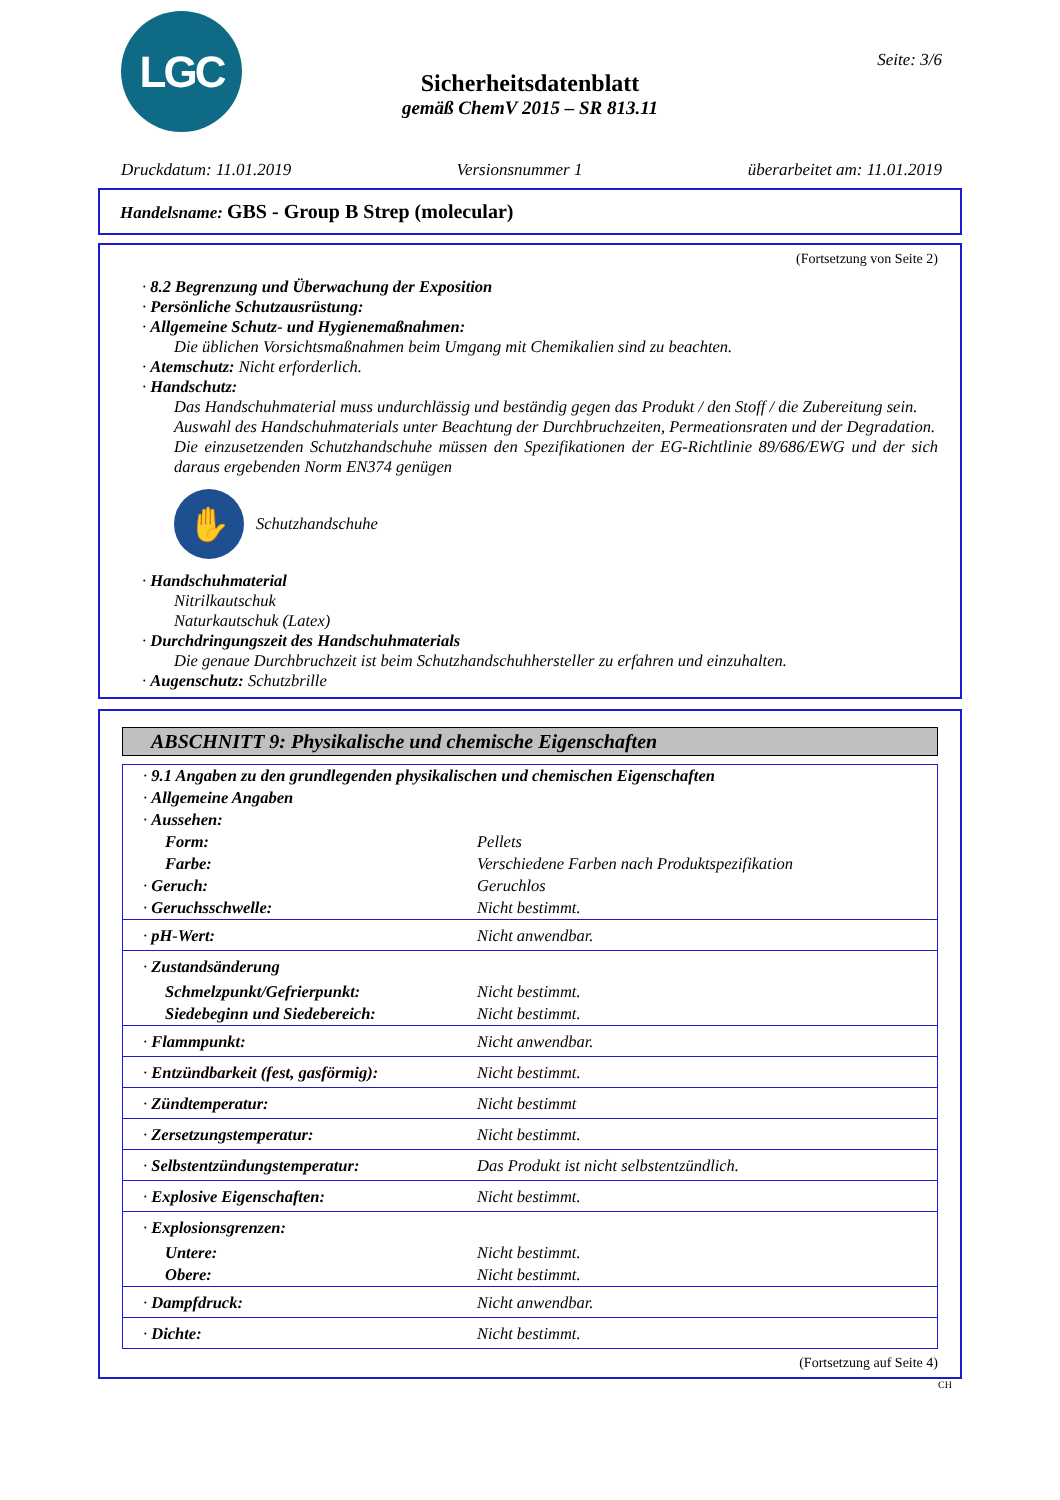LGC Seite: 3/6
Sicherheitsdatenblatt
gemäß ChemV 2015 – SR 813.11
Druckdatum: 11.01.2019 Versionsnummer 1 überarbeitet am: 11.01.2019
Handelsname: GBS - Group B Strep (molecular)
(Fortsetzung von Seite 2)
· 8.2 Begrenzung und Überwachung der Exposition
· Persönliche Schutzausrüstung:
· Allgemeine Schutz- und Hygienemaßnahmen:
Die üblichen Vorsichtsmaßnahmen beim Umgang mit Chemikalien sind zu beachten.
· Atemschutz: Nicht erforderlich.
· Handschutz:
Das Handschuhmaterial muss undurchlässig und beständig gegen das Produkt / den Stoff / die Zubereitung sein.
Auswahl des Handschuhmaterials unter Beachtung der Durchbruchzeiten, Permeationsraten und der Degradation.
Die einzusetzenden Schutzhandschuhe müssen den Spezifikationen der EG-Richtlinie 89/686/EWG und der sich daraus ergebenden Norm EN374 genügen
✋
Schutzhandschuhe
· Handschuhmaterial
Nitrilkautschuk
Naturkautschuk (Latex)
· Durchdringungszeit des Handschuhmaterials
Die genaue Durchbruchzeit ist beim Schutzhandschuhhersteller zu erfahren und einzuhalten.
· Augenschutz: Schutzbrille
ABSCHNITT 9: Physikalische und chemische Eigenschaften
| · 9.1 Angaben zu den grundlegenden physikalischen und chemischen Eigenschaften | |
| · Allgemeine Angaben | |
| · Aussehen: | |
| Form: | Pellets |
| Farbe: | Verschiedene Farben nach Produktspezifikation |
| · Geruch: | Geruchlos |
| · Geruchsschwelle: | Nicht bestimmt. |
| · pH-Wert: | Nicht anwendbar. |
| · Zustandsänderung | |
| Schmelzpunkt/Gefrierpunkt: | Nicht bestimmt. |
| Siedebeginn und Siedebereich: | Nicht bestimmt. |
| · Flammpunkt: | Nicht anwendbar. |
| · Entzündbarkeit (fest, gasförmig): | Nicht bestimmt. |
| · Zündtemperatur: | Nicht bestimmt |
| · Zersetzungstemperatur: | Nicht bestimmt. |
| · Selbstentzündungstemperatur: | Das Produkt ist nicht selbstentzündlich. |
| · Explosive Eigenschaften: | Nicht bestimmt. |
| · Explosionsgrenzen: | |
| Untere: | Nicht bestimmt. |
| Obere: | Nicht bestimmt. |
| · Dampfdruck: | Nicht anwendbar. |
| · Dichte: | Nicht bestimmt. |
(Fortsetzung auf Seite 4)
CH